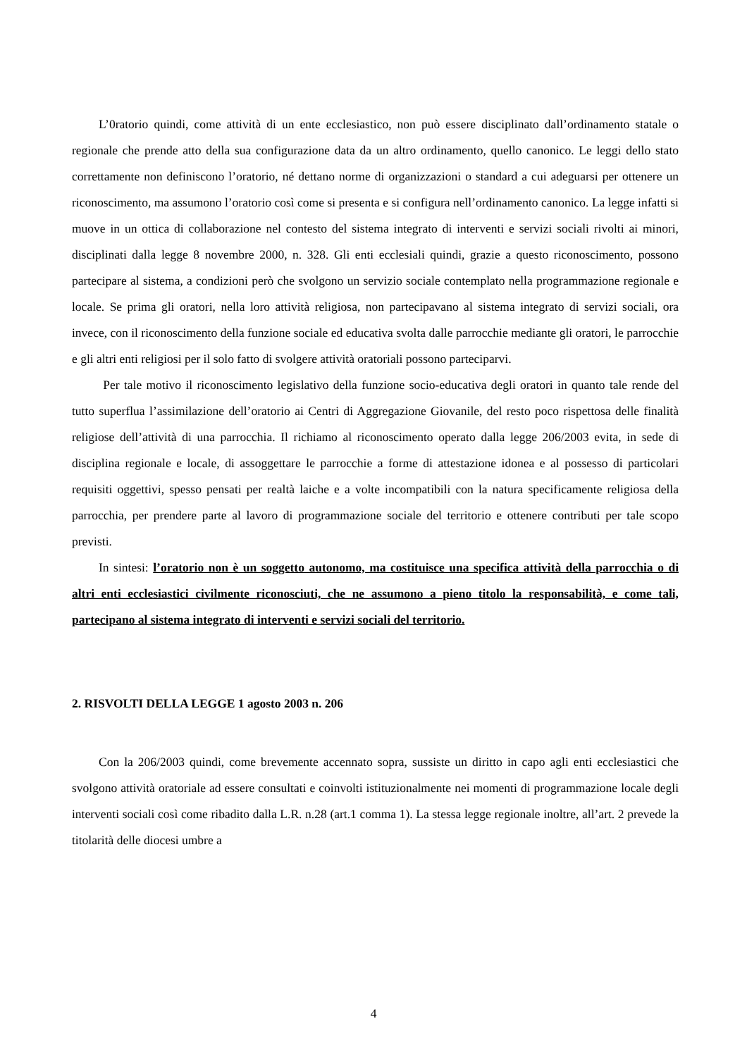L’0ratorio quindi, come attività di un ente ecclesiastico, non può essere disciplinato dall’ordinamento statale o regionale che prende atto della sua configurazione data da un altro ordinamento, quello canonico. Le leggi dello stato correttamente non definiscono l’oratorio, né dettano norme di organizzazioni o standard a cui adeguarsi per ottenere un riconoscimento, ma assumono l’oratorio così come si presenta e si configura nell’ordinamento canonico. La legge infatti si muove in un ottica di collaborazione nel contesto del sistema integrato di interventi e servizi sociali rivolti ai minori, disciplinati dalla legge 8 novembre 2000, n. 328. Gli enti ecclesiali quindi, grazie a questo riconoscimento, possono partecipare al sistema, a condizioni però che svolgono un servizio sociale contemplato nella programmazione regionale e locale. Se prima gli oratori, nella loro attività religiosa, non partecipavano al sistema integrato di servizi sociali, ora invece, con il riconoscimento della funzione sociale ed educativa svolta dalle parrocchie mediante gli oratori, le parrocchie e gli altri enti religiosi per il solo fatto di svolgere attività oratoriali possono parteciparvi.
Per tale motivo il riconoscimento legislativo della funzione socio-educativa degli oratori in quanto tale rende del tutto superflua l’assimilazione dell’oratorio ai Centri di Aggregazione Giovanile, del resto poco rispettosa delle finalità religiose dell’attività di una parrocchia. Il richiamo al riconoscimento operato dalla legge 206/2003 evita, in sede di disciplina regionale e locale, di assoggettare le parrocchie a forme di attestazione idonea e al possesso di particolari requisiti oggettivi, spesso pensati per realtà laiche e a volte incompatibili con la natura specificamente religiosa della parrocchia, per prendere parte al lavoro di programmazione sociale del territorio e ottenere contributi per tale scopo previsti.
In sintesi: l’oratorio non è un soggetto autonomo, ma costituisce una specifica attività della parrocchia o di altri enti ecclesiastici civilmente riconosciuti, che ne assumono a pieno titolo la responsabilità, e come tali, partecipano al sistema integrato di interventi e servizi sociali del territorio.
2. RISVOLTI DELLA LEGGE 1 agosto 2003 n. 206
Con la 206/2003 quindi, come brevemente accennato sopra, sussiste un diritto in capo agli enti ecclesiastici che svolgono attività oratoriale ad essere consultati e coinvolti istituzionalmente nei momenti di programmazione locale degli interventi sociali così come ribadito dalla L.R. n.28 (art.1 comma 1). La stessa legge regionale inoltre, all’art. 2 prevede la titolarità delle diocesi umbre a
4